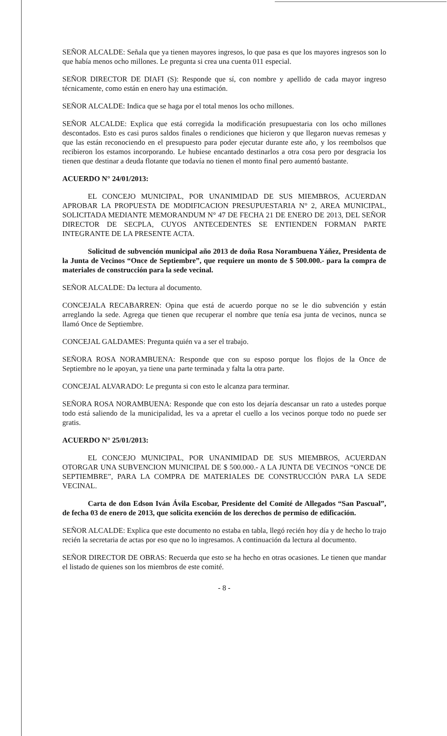SEÑOR ALCALDE: Señala que ya tienen mayores ingresos, lo que pasa es que los mayores ingresos son lo que había menos ocho millones. Le pregunta si crea una cuenta 011 especial.
SEÑOR DIRECTOR DE DIAFI (S): Responde que sí, con nombre y apellido de cada mayor ingreso técnicamente, como están en enero hay una estimación.
SEÑOR ALCALDE: Indica que se haga por el total menos los ocho millones.
SEÑOR ALCALDE: Explica que está corregida la modificación presupuestaria con los ocho millones descontados. Esto es casi puros saldos finales o rendiciones que hicieron y que llegaron nuevas remesas y que las están reconociendo en el presupuesto para poder ejecutar durante este año, y los reembolsos que recibieron los estamos incorporando. Le hubiese encantado destinarlos a otra cosa pero por desgracia los tienen que destinar a deuda flotante que todavía no tienen el monto final pero aumentó bastante.
ACUERDO N° 24/01/2013:
EL CONCEJO MUNICIPAL, POR UNANIMIDAD DE SUS MIEMBROS, ACUERDAN APROBAR LA PROPUESTA DE MODIFICACION PRESUPUESTARIA N° 2, AREA MUNICIPAL, SOLICITADA MEDIANTE MEMORANDUM N° 47 DE FECHA 21 DE ENERO DE 2013, DEL SEÑOR DIRECTOR DE SECPLA, CUYOS ANTECEDENTES SE ENTIENDEN FORMAN PARTE INTEGRANTE DE LA PRESENTE ACTA.
Solicitud de subvención municipal año 2013 de doña Rosa Norambuena Yáñez, Presidenta de la Junta de Vecinos “Once de Septiembre”, que requiere un monto de $ 500.000.- para la compra de materiales de construcción para la sede vecinal.
SEÑOR ALCALDE: Da lectura al documento.
CONCEJALA RECABARREN: Opina que está de acuerdo porque no se le dio subvención y están arreglando la sede. Agrega que tienen que recuperar el nombre que tenía esa junta de vecinos, nunca se llamó Once de Septiembre.
CONCEJAL GALDAMES: Pregunta quién va a ser el trabajo.
SEÑORA ROSA NORAMBUENA: Responde que con su esposo porque los flojos de la Once de Septiembre no le apoyan, ya tiene una parte terminada y falta la otra parte.
CONCEJAL ALVARADO: Le pregunta si con esto le alcanza para terminar.
SEÑORA ROSA NORAMBUENA: Responde que con esto los dejaría descansar un rato a ustedes porque todo está saliendo de la municipalidad, les va a apretar el cuello a los vecinos porque todo no puede ser gratis.
ACUERDO N° 25/01/2013:
EL CONCEJO MUNICIPAL, POR UNANIMIDAD DE SUS MIEMBROS, ACUERDAN OTORGAR UNA SUBVENCION MUNICIPAL DE $ 500.000.- A LA JUNTA DE VECINOS “ONCE DE SEPTIEMBRE”, PARA LA COMPRA DE MATERIALES DE CONSTRUCCIÓN PARA LA SEDE VECINAL.
Carta de don Edson Iván Ávila Escobar, Presidente del Comité de Allegados “San Pascual”, de fecha 03 de enero de 2013, que solicita exención de los derechos de permiso de edificación.
SEÑOR ALCALDE: Explica que este documento no estaba en tabla, llegó recién hoy día y de hecho lo trajo recién la secretaria de actas por eso que no lo ingresamos. A continuación da lectura al documento.
SEÑOR DIRECTOR DE OBRAS: Recuerda que esto se ha hecho en otras ocasiones. Le tienen que mandar el listado de quienes son los miembros de este comité.
- 8 -